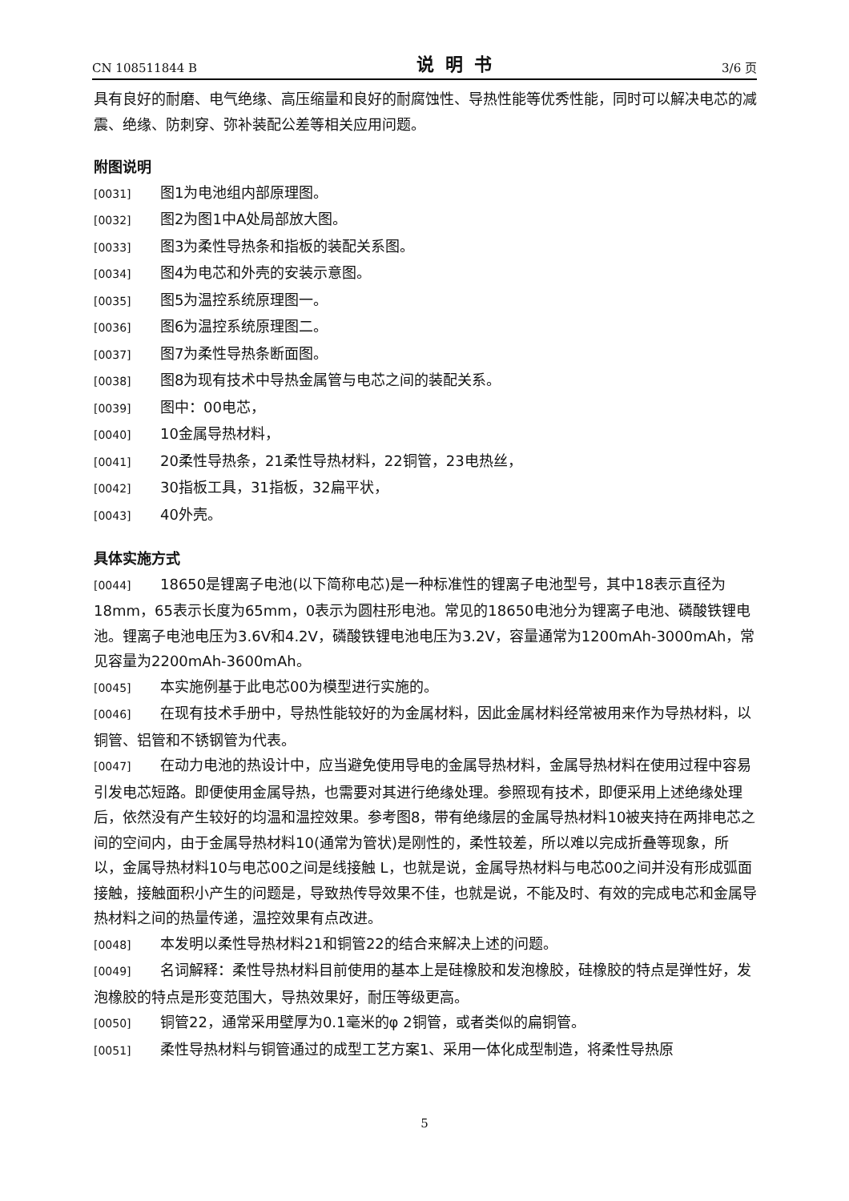CN 108511844 B 说明书 3/6 页
具有良好的耐磨、电气绝缘、高压缩量和良好的耐腐蚀性、导热性能等优秀性能，同时可以解决电芯的减震、绝缘、防刺穿、弥补装配公差等相关应用问题。
附图说明
[0031] 图1为电池组内部原理图。
[0032] 图2为图1中A处局部放大图。
[0033] 图3为柔性导热条和指板的装配关系图。
[0034] 图4为电芯和外壳的安装示意图。
[0035] 图5为温控系统原理图一。
[0036] 图6为温控系统原理图二。
[0037] 图7为柔性导热条断面图。
[0038] 图8为现有技术中导热金属管与电芯之间的装配关系。
[0039] 图中：00电芯，
[0040] 10金属导热材料，
[0041] 20柔性导热条，21柔性导热材料，22铜管，23电热丝，
[0042] 30指板工具，31指板，32扁平状，
[0043] 40外壳。
具体实施方式
[0044] 18650是锂离子电池(以下简称电芯)是一种标准性的锂离子电池型号，其中18表示直径为18mm，65表示长度为65mm，0表示为圆柱形电池。常见的18650电池分为锂离子电池、磷酸铁锂电池。锂离子电池电压为3.6V和4.2V，磷酸铁锂电池电压为3.2V，容量通常为1200mAh-3000mAh，常见容量为2200mAh-3600mAh。
[0045] 本实施例基于此电芯00为模型进行实施的。
[0046] 在现有技术手册中，导热性能较好的为金属材料，因此金属材料经常被用来作为导热材料，以铜管、铝管和不锈钢管为代表。
[0047] 在动力电池的热设计中，应当避免使用导电的金属导热材料，金属导热材料在使用过程中容易引发电芯短路。即便使用金属导热，也需要对其进行绝缘处理。参照现有技术，即便采用上述绝缘处理后，依然没有产生较好的均温和温控效果。参考图8，带有绝缘层的金属导热材料10被夹持在两排电芯之间的空间内，由于金属导热材料10(通常为管状)是刚性的，柔性较差，所以难以完成折叠等现象，所以，金属导热材料10与电芯00之间是线接触 L，也就是说，金属导热材料与电芯00之间并没有形成弧面接触，接触面积小产生的问题是，导致热传导效果不佳，也就是说，不能及时、有效的完成电芯和金属导热材料之间的热量传递，温控效果有点改进。
[0048] 本发明以柔性导热材料21和铜管22的结合来解决上述的问题。
[0049] 名词解释：柔性导热材料目前使用的基本上是硅橡胶和发泡橡胶，硅橡胶的特点是弹性好，发泡橡胶的特点是形变范围大，导热效果好，耐压等级更高。
[0050] 铜管22，通常采用壁厚为0.1毫米的φ 2铜管，或者类似的扁铜管。
[0051] 柔性导热材料与铜管通过的成型工艺方案1、采用一体化成型制造，将柔性导热原
5